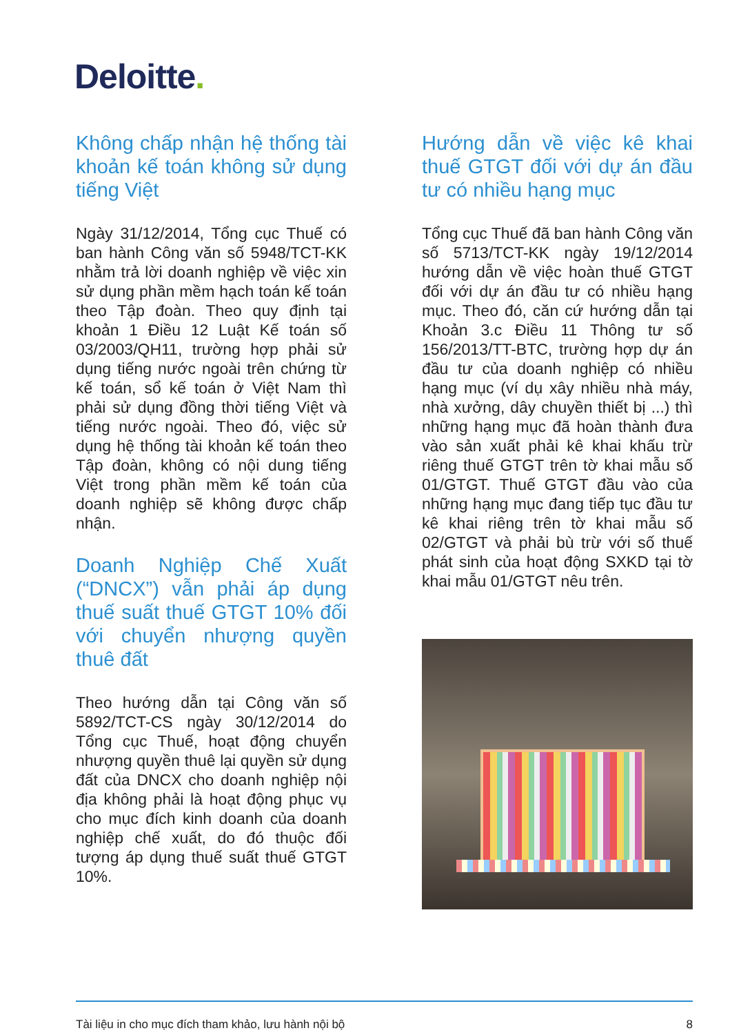Deloitte.
Không chấp nhận hệ thống tài khoản kế toán không sử dụng tiếng Việt
Ngày 31/12/2014, Tổng cục Thuế có ban hành Công văn số 5948/TCT-KK nhằm trả lời doanh nghiệp về việc xin sử dụng phần mềm hạch toán kế toán theo Tập đoàn. Theo quy định tại khoản 1 Điều 12 Luật Kế toán số 03/2003/QH11, trường hợp phải sử dụng tiếng nước ngoài trên chứng từ kế toán, sổ kế toán ở Việt Nam thì phải sử dụng đồng thời tiếng Việt và tiếng nước ngoài. Theo đó, việc sử dụng hệ thống tài khoản kế toán theo Tập đoàn, không có nội dung tiếng Việt trong phần mềm kế toán của doanh nghiệp sẽ không được chấp nhận.
Doanh Nghiệp Chế Xuất (“DNCX”) vẫn phải áp dụng thuế suất thuế GTGT 10% đối với chuyển nhượng quyền thuê đất
Theo hướng dẫn tại Công văn số 5892/TCT-CS ngày 30/12/2014 do Tổng cục Thuế, hoạt động chuyển nhượng quyền thuê lại quyền sử dụng đất của DNCX cho doanh nghiệp nội địa không phải là hoạt động phục vụ cho mục đích kinh doanh của doanh nghiệp chế xuất, do đó thuộc đối tượng áp dụng thuế suất thuế GTGT 10%.
Hướng dẫn về việc kê khai thuế GTGT đối với dự án đầu tư có nhiều hạng mục
Tổng cục Thuế đã ban hành Công văn số 5713/TCT-KK ngày 19/12/2014 hướng dẫn về việc hoàn thuế GTGT đối với dự án đầu tư có nhiều hạng mục. Theo đó, căn cứ hướng dẫn tại Khoản 3.c Điều 11 Thông tư số 156/2013/TT-BTC, trường hợp dự án đầu tư của doanh nghiệp có nhiều hạng mục (ví dụ xây nhiều nhà máy, nhà xưởng, dây chuyền thiết bị ...) thì những hạng mục đã hoàn thành đưa vào sản xuất phải kê khai khấu trừ riêng thuế GTGT trên tờ khai mẫu số 01/GTGT. Thuế GTGT đầu vào của những hạng mục đang tiếp tục đầu tư kê khai riêng trên tờ khai mẫu số 02/GTGT và phải bù trừ với số thuế phát sinh của hoạt động SXKD tại tờ khai mẫu 01/GTGT nêu trên.
Tài liệu in cho mục đích tham khảo, lưu hành nội bộ 8